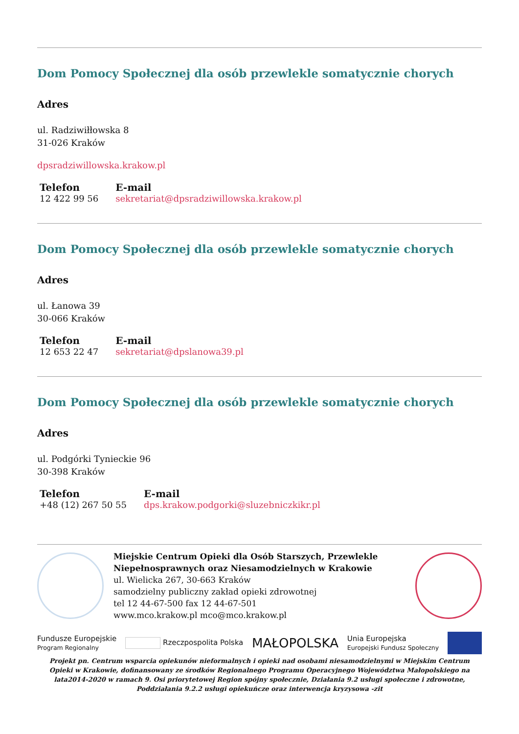Dom Pomocy Społecznej dla osób przewlekle somatycznie chorych
Adres
ul. Radziwiłłowska 8
31-026 Kraków
dpsradziwillowska.krakow.pl
| Telefon | E-mail |
| --- | --- |
| 12 422 99 56 | sekretariat@dpsradziwillowska.krakow.pl |
Dom Pomocy Społecznej dla osób przewlekle somatycznie chorych
Adres
ul. Łanowa 39
30-066 Kraków
| Telefon | E-mail |
| --- | --- |
| 12 653 22 47 | sekretariat@dpslanowa39.pl |
Dom Pomocy Społecznej dla osób przewlekle somatycznie chorych
Adres
ul. Podgórki Tynieckie 96
30-398 Kraków
| Telefon | E-mail |
| --- | --- |
| +48 (12) 267 50 55 | dps.krakow.podgorki@sluzebniczkikr.pl |
Miejskie Centrum Opieki dla Osób Starszych, Przewlekle Niepełnosprawnych oraz Niesamodzielnych w Krakowie
ul. Wielicka 267, 30-663 Kraków
samodzielny publiczny zakład opieki zdrowotnej
tel 12 44-67-500 fax 12 44-67-501
www.mco.krakow.pl mco@mco.krakow.pl
Fundusze Europejskie
Program Regionalny Rzeczpospolita Polska MAŁOPOLSKA Unia Europejska
Europejski Fundusz Społeczny
Projekt pn. Centrum wsparcia opiekunów nieformalnych i opieki nad osobami niesamodzielnymi w Miejskim Centrum Opieki w Krakowie, dofinansowany ze środków Regionalnego Programu Operacyjnego Województwa Małopolskiego na lata2014-2020 w ramach 9. Osi priorytetowej Region spójny społecznie, Działania 9.2 usługi społeczne i zdrowotne, Poddziałania 9.2.2 usługi opiekuńcze oraz interwencja kryzysowa -zit